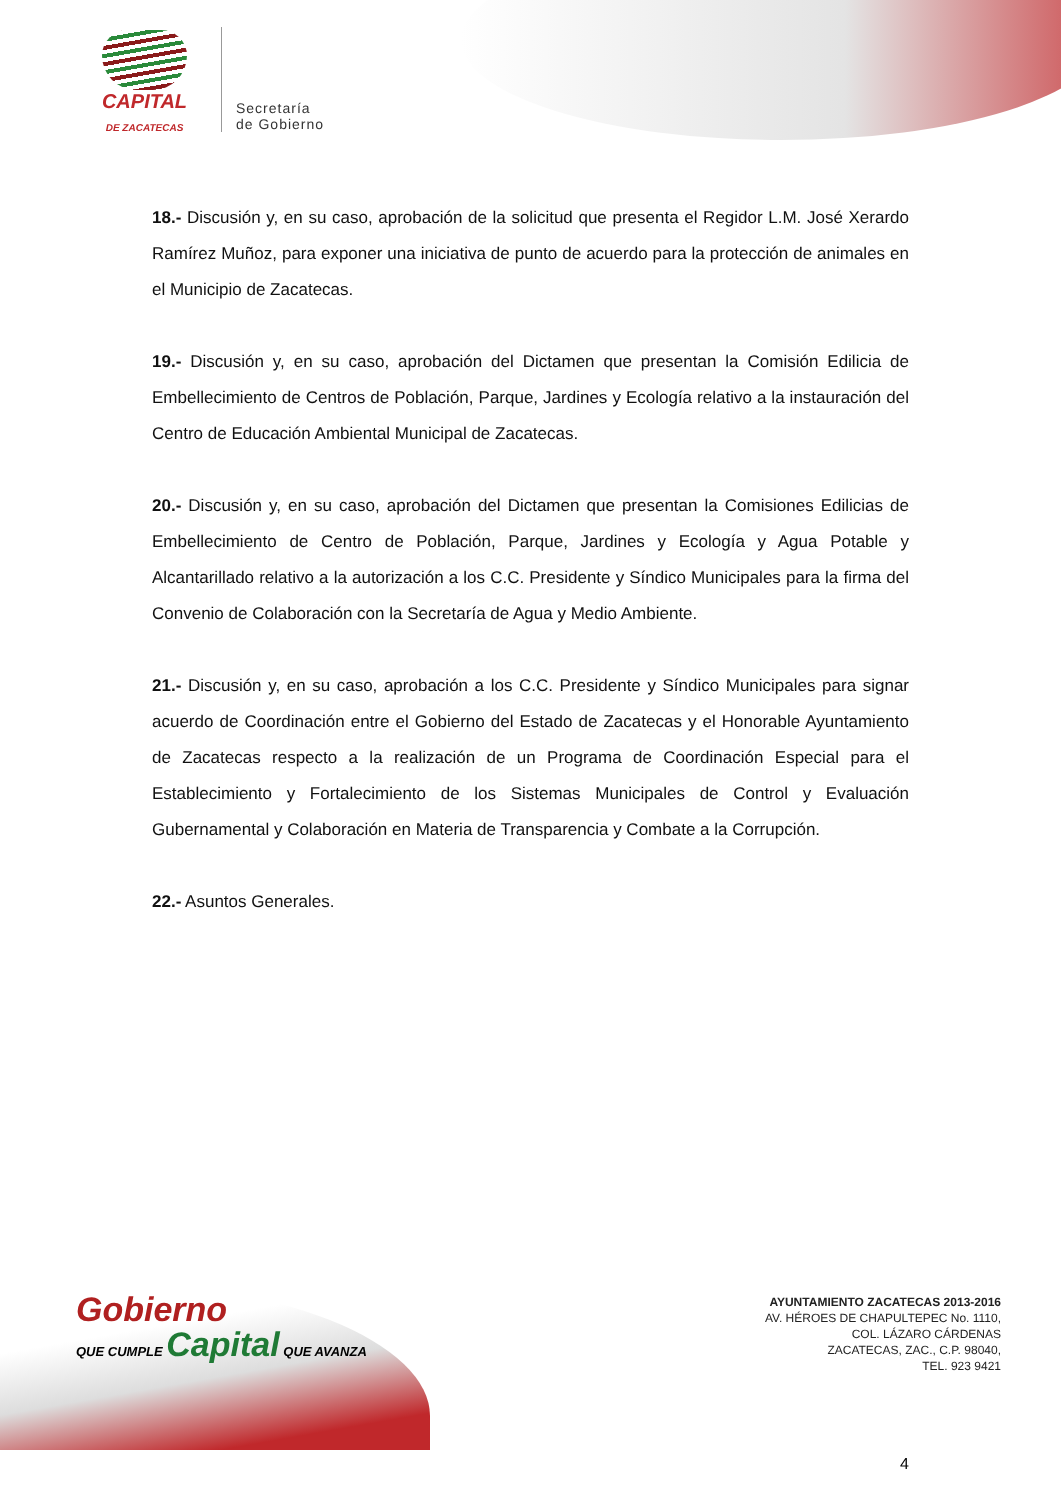CAPITAL
DE ZACATECAS
Secretaría
de Gobierno
18.- Discusión y, en su caso, aprobación de la solicitud que presenta el Regidor L.M. José Xerardo Ramírez Muñoz, para exponer una iniciativa de punto de acuerdo para la protección de animales en el Municipio de Zacatecas.
19.- Discusión y, en su caso, aprobación del Dictamen que presentan la Comisión Edilicia de Embellecimiento de Centros de Población, Parque, Jardines y Ecología relativo a la instauración del Centro de Educación Ambiental Municipal de Zacatecas.
20.- Discusión y, en su caso, aprobación del Dictamen que presentan la Comisiones Edilicias de Embellecimiento de Centro de Población, Parque, Jardines y Ecología y Agua Potable y Alcantarillado relativo a la autorización a los C.C. Presidente y Síndico Municipales para la firma del Convenio de Colaboración con la Secretaría de Agua y Medio Ambiente.
21.- Discusión y, en su caso, aprobación a los C.C. Presidente y Síndico Municipales para signar acuerdo de Coordinación entre el Gobierno del Estado de Zacatecas y el Honorable Ayuntamiento de Zacatecas respecto a la realización de un Programa de Coordinación Especial para el Establecimiento y Fortalecimiento de los Sistemas Municipales de Control y Evaluación Gubernamental y Colaboración en Materia de Transparencia y Combate a la Corrupción.
22.- Asuntos Generales.
Gobierno
QUE CUMPLE Capital QUE AVANZA
AYUNTAMIENTO ZACATECAS 2013-2016
AV. HÉROES DE CHAPULTEPEC No. 1110,
COL. LÁZARO CÁRDENAS
ZACATECAS, ZAC., C.P. 98040,
TEL. 923 9421
4